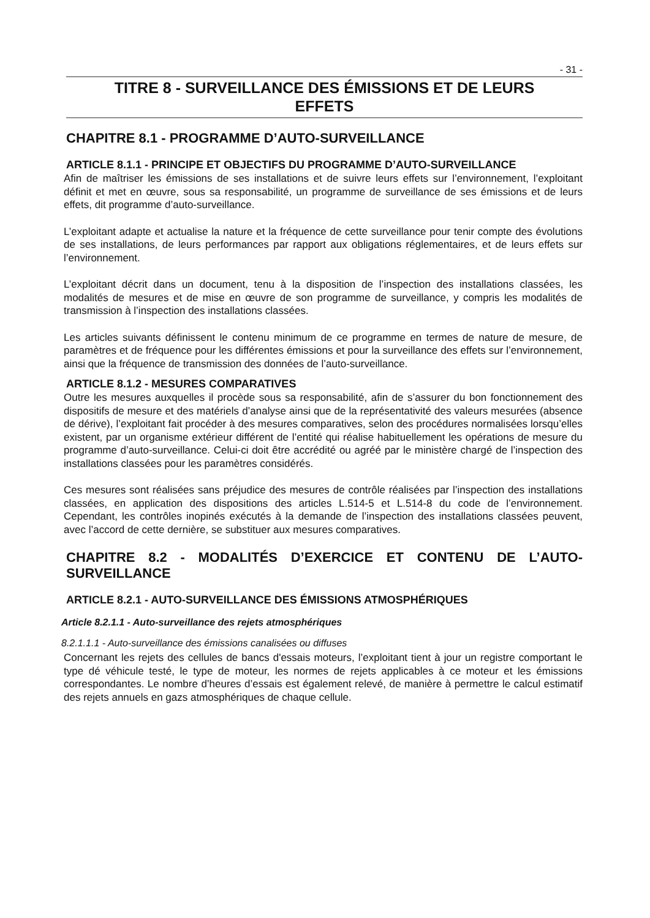- 31 -
TITRE 8 - SURVEILLANCE DES ÉMISSIONS ET DE LEURS
EFFETS
CHAPITRE 8.1 - PROGRAMME D’AUTO-SURVEILLANCE
ARTICLE 8.1.1 - PRINCIPE ET OBJECTIFS DU PROGRAMME D’AUTO-SURVEILLANCE
Afin de maîtriser les émissions de ses installations et de suivre leurs effets sur l’environnement, l’exploitant définit et met en œuvre, sous sa responsabilité, un programme de surveillance de ses émissions et de leurs effets, dit programme d’auto-surveillance.
L’exploitant adapte et actualise la nature et la fréquence de cette surveillance pour tenir compte des évolutions de ses installations, de leurs performances par rapport aux obligations réglementaires, et de leurs effets sur l’environnement.
L’exploitant décrit dans un document, tenu à la disposition de l’inspection des installations classées, les modalités de mesures et de mise en œuvre de son programme de surveillance, y compris les modalités de transmission à l’inspection des installations classées.
Les articles suivants définissent le contenu minimum de ce programme en termes de nature de mesure, de paramètres et de fréquence pour les différentes émissions et pour la surveillance des effets sur l’environnement, ainsi que la fréquence de transmission des données de l’auto-surveillance.
ARTICLE 8.1.2 - MESURES COMPARATIVES
Outre les mesures auxquelles il procède sous sa responsabilité, afin de s’assurer du bon fonctionnement des dispositifs de mesure et des matériels d’analyse ainsi que de la représentativité des valeurs mesurées (absence de dérive), l’exploitant fait procéder à des mesures comparatives, selon des procédures normalisées lorsqu’elles existent, par un organisme extérieur différent de l’entité qui réalise habituellement les opérations de mesure du programme d’auto-surveillance. Celui-ci doit être accrédité ou agréé par le ministère chargé de l’inspection des installations classées pour les paramètres considérés.
Ces mesures sont réalisées sans préjudice des mesures de contrôle réalisées par l’inspection des installations classées, en application des dispositions des articles L.514-5 et L.514-8 du code de l’environnement. Cependant, les contrôles inopinés exécutés à la demande de l’inspection des installations classées peuvent, avec l’accord de cette dernière, se substituer aux mesures comparatives.
CHAPITRE 8.2 - MODALITÉS D’EXERCICE ET CONTENU DE L’AUTO-SURVEILLANCE
ARTICLE 8.2.1 - AUTO-SURVEILLANCE DES ÉMISSIONS ATMOSPHÉRIQUES
Article 8.2.1.1 - Auto-surveillance des rejets atmosphériques
8.2.1.1.1 - Auto-surveillance des émissions canalisées ou diffuses
Concernant les rejets des cellules de bancs d'essais moteurs, l’exploitant tient à jour un registre comportant le type dé véhicule testé, le type de moteur, les normes de rejets applicables à ce moteur et les émissions correspondantes. Le nombre d’heures d’essais est également relevé, de manière à permettre le calcul estimatif des rejets annuels en gazs atmosphériques de chaque cellule.